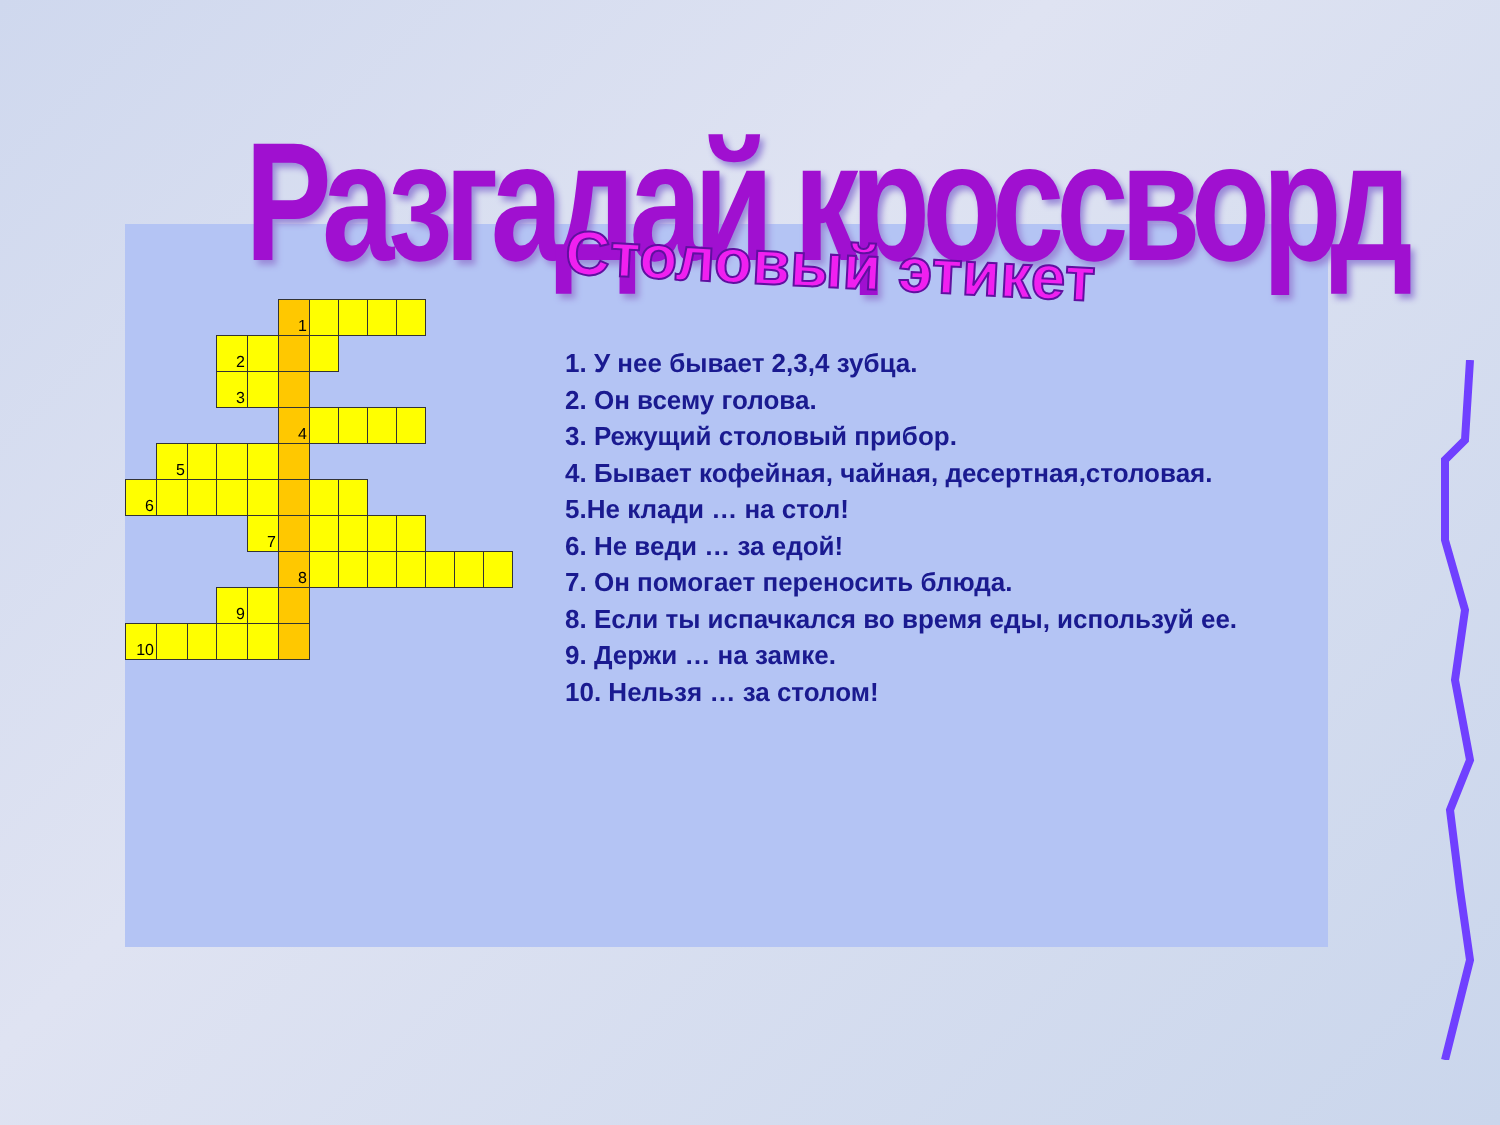Разгадай кроссворд
| | | | | | 1 | | | | | | | |
| | | | 2 | | | | | | | | | |
| | | | 3 | | | | | | | | | |
| | | | | | 4 | | | | | | | |
| | 5 | | | | | | | | | | | |
| 6 | | | | | | | | | | | | |
| | | | | 7 | | | | | | | | |
| | | | | | 8 | | | | | | | |
| | | | 9 | | | | | | | | | |
| 10 | | | | | | | | | | | | |
Столовый этикет
1. У нее бывает 2,3,4 зубца.
2. Он всему голова.
3. Режущий столовый прибор.
4. Бывает кофейная, чайная, десертная,столовая.
5.Не клади … на стол!
6. Не веди … за едой!
7. Он помогает переносить блюда.
8. Если ты испачкался во время еды, используй ее.
9. Держи … на замке.
10. Нельзя … за столом!